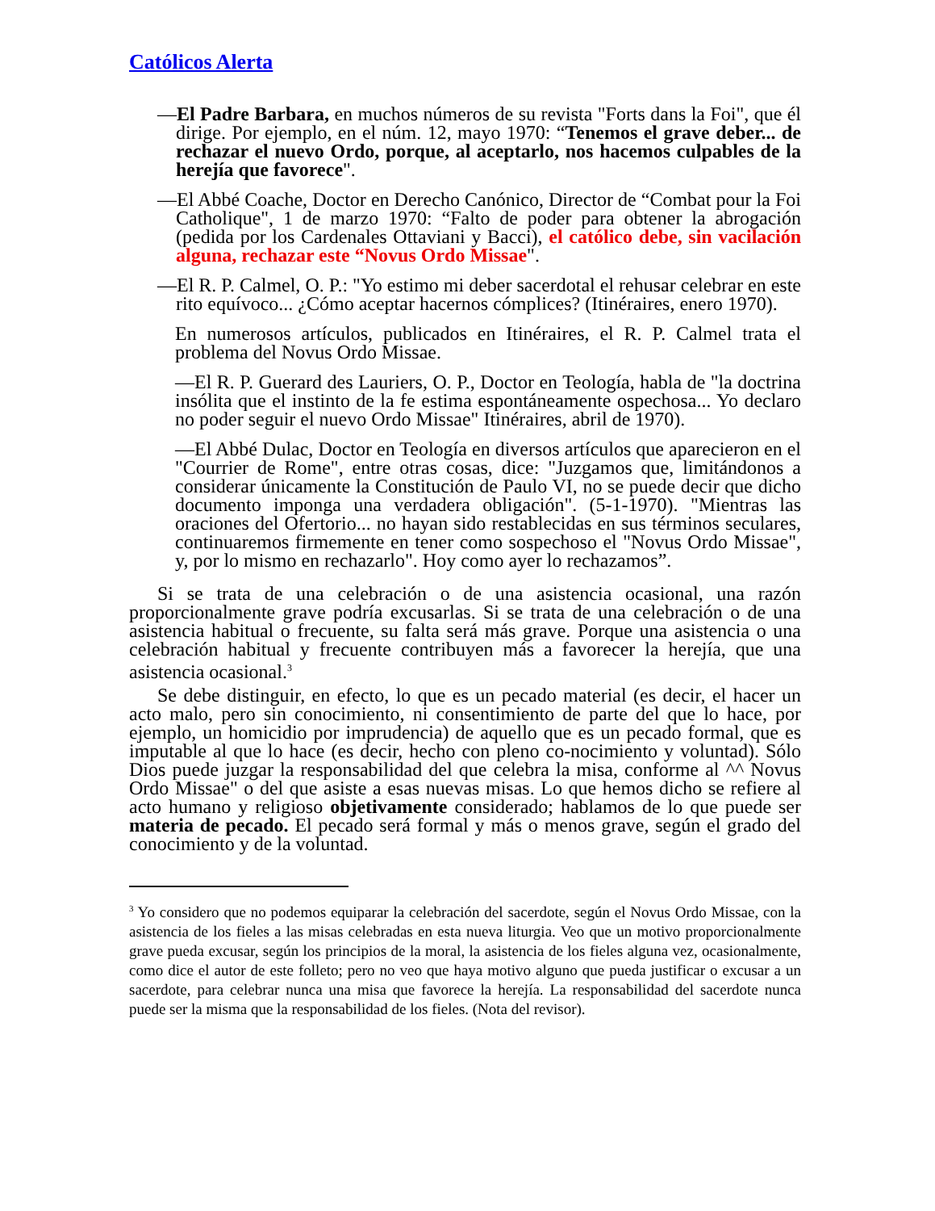Católicos Alerta
—El Padre Barbara, en muchos números de su revista "Forts dans la Foi", que él dirige. Por ejemplo, en el núm. 12, mayo 1970: “Tenemos el grave deber... de rechazar el nuevo Ordo, porque, al aceptarlo, nos hacemos culpables de la herejía que favorece".
—El Abbé Coache, Doctor en Derecho Canónico, Director de “Combat pour la Foi Catholique", 1 de marzo 1970: “Falto de poder para obtener la abrogación (pedida por los Cardenales Ottaviani y Bacci), el católico debe, sin vacilación alguna, rechazar este “Novus Ordo Missae".
—El R. P. Calmel, O. P.: "Yo estimo mi deber sacerdotal el rehusar celebrar en este rito equívoco... ¿Cómo aceptar hacernos cómplices? (Itinéraires, enero 1970).
En numerosos artículos, publicados en Itinéraires, el R. P. Calmel trata el problema del Novus Ordo Missae.
—El R. P. Guerard des Lauriers, O. P., Doctor en Teología, habla de "la doctrina insólita que el instinto de la fe estima espontáneamente ospechosa... Yo declaro no poder seguir el nuevo Ordo Missae" Itinéraires, abril de 1970).
—El Abbé Dulac, Doctor en Teología en diversos artículos que aparecieron en el "Courrier de Rome", entre otras cosas, dice: "Juzgamos que, limitándonos a considerar únicamente la Constitución de Paulo VI, no se puede decir que dicho documento imponga una verdadera obligación". (5-1-1970). "Mientras las oraciones del Ofertorio... no hayan sido restablecidas en sus términos seculares, continuaremos firmemente en tener como sospechoso el "Novus Ordo Missae", y, por lo mismo en rechazarlo". Hoy como ayer lo rechazamos”.
Si se trata de una celebración o de una asistencia ocasional, una razón proporcionalmente grave podría excusarlas. Si se trata de una celebración o de una asistencia habitual o frecuente, su falta será más grave. Porque una asistencia o una celebración habitual y frecuente contribuyen más a favorecer la herejía, que una asistencia ocasional.<sup>3</sup>
Se debe distinguir, en efecto, lo que es un pecado material (es decir, el hacer un acto malo, pero sin conocimiento, ni consentimiento de parte del que lo hace, por ejemplo, un homicidio por imprudencia) de aquello que es un pecado formal, que es imputable al que lo hace (es decir, hecho con pleno co-nocimiento y voluntad). Sólo Dios puede juzgar la responsabilidad del que celebra la misa, conforme al ^^ Novus Ordo Missae" o del que asiste a esas nuevas misas. Lo que hemos dicho se refiere al acto humano y religioso objetivamente considerado; hablamos de lo que puede ser materia de pecado. El pecado será formal y más o menos grave, según el grado del conocimiento y de la voluntad.
<sup>3</sup> Yo considero que no podemos equiparar la celebración del sacerdote, según el Novus Ordo Missae, con la asistencia de los fieles a las misas celebradas en esta nueva liturgia. Veo que un motivo proporcionalmente grave pueda excusar, según los principios de la moral, la asistencia de los fieles alguna vez, ocasionalmente, como dice el autor de este folleto; pero no veo que haya motivo alguno que pueda justificar o excusar a un sacerdote, para celebrar nunca una misa que favorece la herejía. La responsabilidad del sacerdote nunca puede ser la misma que la responsabilidad de los fieles. (Nota del revisor).